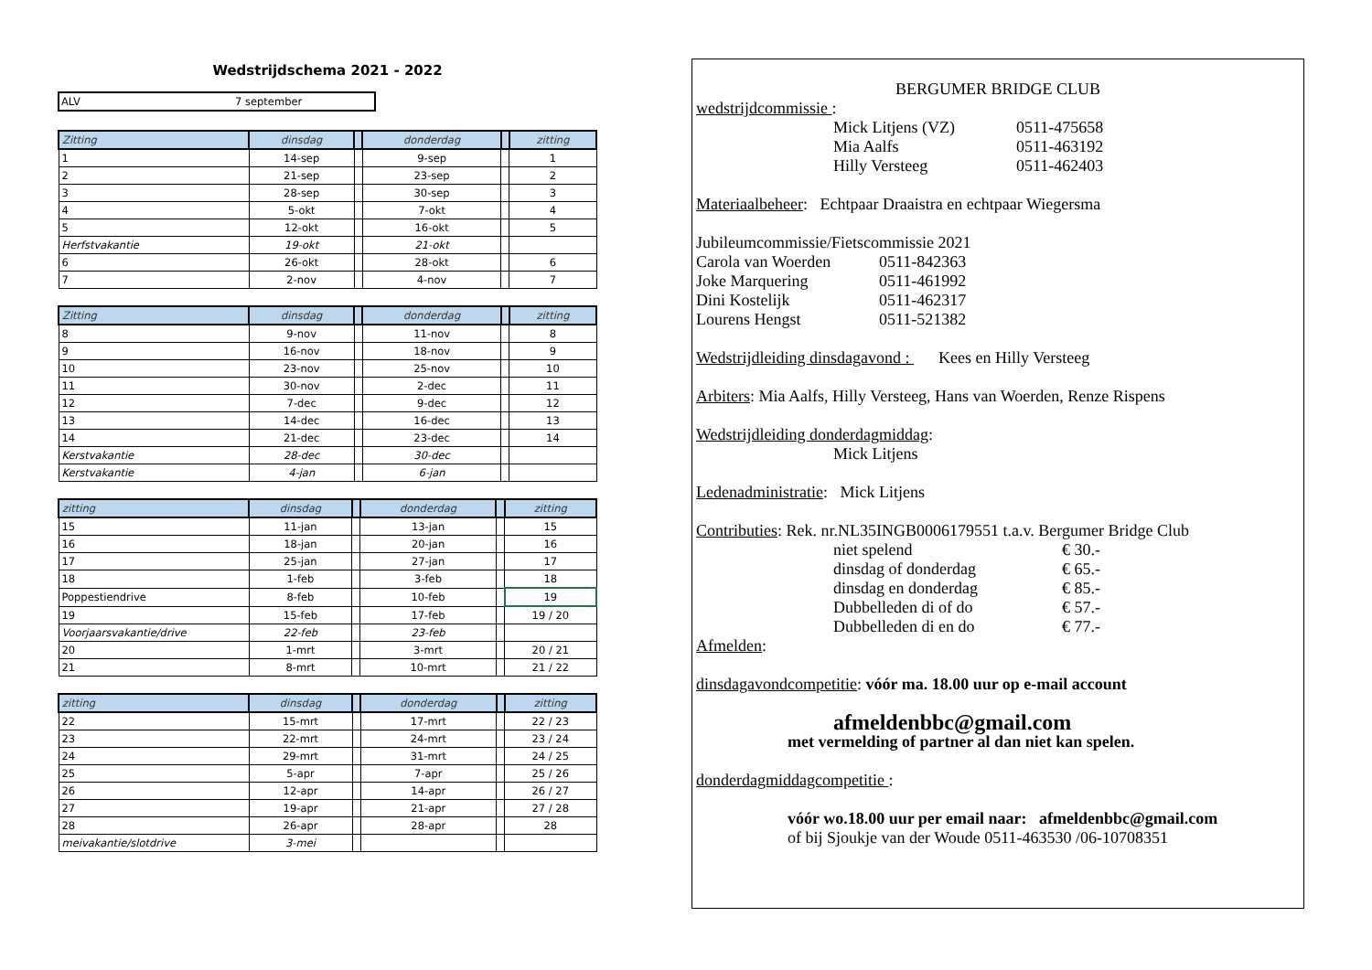Wedstrijdschema 2021 - 2022
ALV 7 september
| Zitting | dinsdag | | donderdag | | zitting |
| --- | --- | --- | --- | --- | --- |
| 1 | 14-sep | | 9-sep | | 1 |
| 2 | 21-sep | | 23-sep | | 2 |
| 3 | 28-sep | | 30-sep | | 3 |
| 4 | 5-okt | | 7-okt | | 4 |
| 5 | 12-okt | | 16-okt | | 5 |
| Herfstvakantie | 19-okt | | 21-okt | | |
| 6 | 26-okt | | 28-okt | | 6 |
| 7 | 2-nov | | 4-nov | | 7 |
| Zitting | dinsdag | | donderdag | | zitting |
| --- | --- | --- | --- | --- | --- |
| 8 | 9-nov | | 11-nov | | 8 |
| 9 | 16-nov | | 18-nov | | 9 |
| 10 | 23-nov | | 25-nov | | 10 |
| 11 | 30-nov | | 2-dec | | 11 |
| 12 | 7-dec | | 9-dec | | 12 |
| 13 | 14-dec | | 16-dec | | 13 |
| 14 | 21-dec | | 23-dec | | 14 |
| Kerstvakantie | 28-dec | | 30-dec | | |
| Kerstvakantie | 4-jan | | 6-jan | | |
| zitting | dinsdag | | donderdag | | zitting |
| --- | --- | --- | --- | --- | --- |
| 15 | 11-jan | | 13-jan | | 15 |
| 16 | 18-jan | | 20-jan | | 16 |
| 17 | 25-jan | | 27-jan | | 17 |
| 18 | 1-feb | | 3-feb | | 18 |
| Poppestiendrive | 8-feb | | 10-feb | | 19 |
| 19 | 15-feb | | 17-feb | | 19 / 20 |
| Voorjaarsvakantie/drive | 22-feb | | 23-feb | | |
| 20 | 1-mrt | | 3-mrt | | 20 / 21 |
| 21 | 8-mrt | | 10-mrt | | 21 / 22 |
| zitting | dinsdag | | donderdag | | zitting |
| --- | --- | --- | --- | --- | --- |
| 22 | 15-mrt | | 17-mrt | | 22 / 23 |
| 23 | 22-mrt | | 24-mrt | | 23 / 24 |
| 24 | 29-mrt | | 31-mrt | | 24 / 25 |
| 25 | 5-apr | | 7-apr | | 25 / 26 |
| 26 | 12-apr | | 14-apr | | 26 / 27 |
| 27 | 19-apr | | 21-apr | | 27 / 28 |
| 28 | 26-apr | | 28-apr | | 28 |
| meivakantie/slotdrive | 3-mei | | | | |
BERGUMER BRIDGE CLUB
wedstrijdcommissie :
Mick Litjens (VZ) 0511-475658
Mia Aalfs 0511-463192
Hilly Versteeg 0511-462403
Materiaalbeheer: Echtpaar Draaistra en echtpaar Wiegersma
Jubileumcommissie/Fietscommissie 2021
Carola van Woerden 0511-842363
Joke Marquering 0511-461992
Dini Kostelijk 0511-462317
Lourens Hengst 0511-521382
Wedstrijdleiding dinsdagavond : Kees en Hilly Versteeg
Arbiters: Mia Aalfs, Hilly Versteeg, Hans van Woerden, Renze Rispens
Wedstrijdleiding donderdagmiddag:
Mick Litjens
Ledenadministratie: Mick Litjens
Contributies: Rek. nr.NL35INGB0006179551 t.a.v. Bergumer Bridge Club
niet spelend € 30.-
dinsdag of donderdag € 65.-
dinsdag en donderdag € 85.-
Dubbelleden di of do € 57.-
Dubbelleden di en do € 77.-
Afmelden:
dinsdagavondcompetitie: vóór ma. 18.00 uur op e-mail account
afmeldenbbc@gmail.com
met vermelding of partner al dan niet kan spelen.
donderdagmiddagcompetitie :
vóór wo.18.00 uur per email naar: afmeldenbbc@gmail.com
of bij Sjoukje van der Woude 0511-463530 /06-10708351